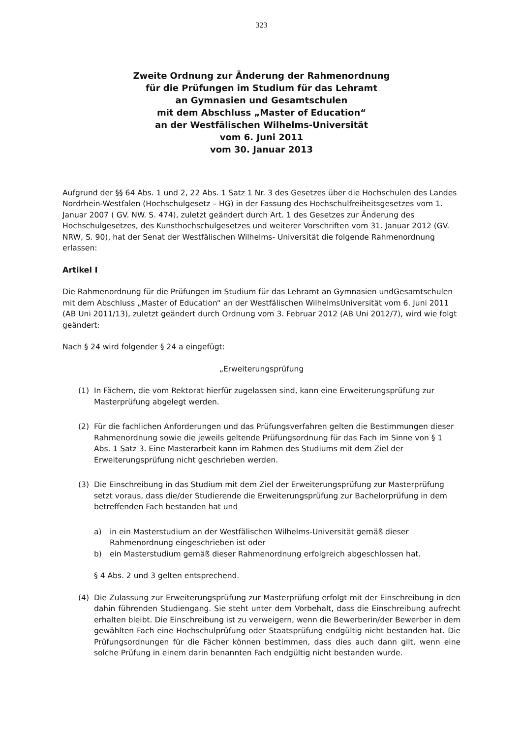323
Zweite Ordnung zur Änderung der Rahmenordnung
für die Prüfungen im Studium für das Lehramt
an Gymnasien und Gesamtschulen
mit dem Abschluss „Master of Education“
an der Westfälischen Wilhelms-Universität
vom 6. Juni 2011
vom 30. Januar 2013
Aufgrund der §§ 64 Abs. 1 und 2, 22 Abs. 1 Satz 1 Nr. 3 des Gesetzes über die Hochschulen des Landes Nordrhein-Westfalen (Hochschulgesetz – HG) in der Fassung des Hochschulfreiheitsgesetzes vom 1. Januar 2007 ( GV. NW. S. 474), zuletzt geändert durch Art. 1 des Gesetzes zur Änderung des Hochschulgesetzes, des Kunsthochschulgesetzes und weiterer Vorschriften vom 31. Januar 2012 (GV. NRW, S. 90), hat der Senat der Westfälischen Wilhelms- Universität die folgende Rahmenordnung erlassen:
Artikel I
Die Rahmenordnung für die Prüfungen im Studium für das Lehramt an Gymnasien undGesamtschulen mit dem Abschluss „Master of Education“ an der Westfälischen WilhelmsUniversität vom 6. Juni 2011 (AB Uni 2011/13), zuletzt geändert durch Ordnung vom 3. Februar 2012 (AB Uni 2012/7), wird wie folgt geändert:
Nach § 24 wird folgender § 24 a eingefügt:
„Erweiterungsprüfung
(1) In Fächern, die vom Rektorat hierfür zugelassen sind, kann eine Erweiterungsprüfung zur Masterprüfung abgelegt werden.
(2) Für die fachlichen Anforderungen und das Prüfungsverfahren gelten die Bestimmungen dieser Rahmenordnung sowie die jeweils geltende Prüfungsordnung für das Fach im Sinne von § 1 Abs. 1 Satz 3. Eine Masterarbeit kann im Rahmen des Studiums mit dem Ziel der Erweiterungsprüfung nicht geschrieben werden.
(3) Die Einschreibung in das Studium mit dem Ziel der Erweiterungsprüfung zur Masterprüfung setzt voraus, dass die/der Studierende die Erweiterungsprüfung zur Bachelorprüfung in dem betreffenden Fach bestanden hat und
a) in ein Masterstudium an der Westfälischen Wilhelms-Universität gemäß dieser Rahmenordnung eingeschrieben ist oder
b) ein Masterstudium gemäß dieser Rahmenordnung erfolgreich abgeschlossen hat.
§ 4 Abs. 2 und 3 gelten entsprechend.
(4) Die Zulassung zur Erweiterungsprüfung zur Masterprüfung erfolgt mit der Einschreibung in den dahin führenden Studiengang. Sie steht unter dem Vorbehalt, dass die Einschreibung aufrecht erhalten bleibt. Die Einschreibung ist zu verweigern, wenn die Bewerberin/der Bewerber in dem gewählten Fach eine Hochschulprüfung oder Staatsprüfung endgültig nicht bestanden hat. Die Prüfungsordnungen für die Fächer können bestimmen, dass dies auch dann gilt, wenn eine solche Prüfung in einem darin benannten Fach endgültig nicht bestanden wurde.